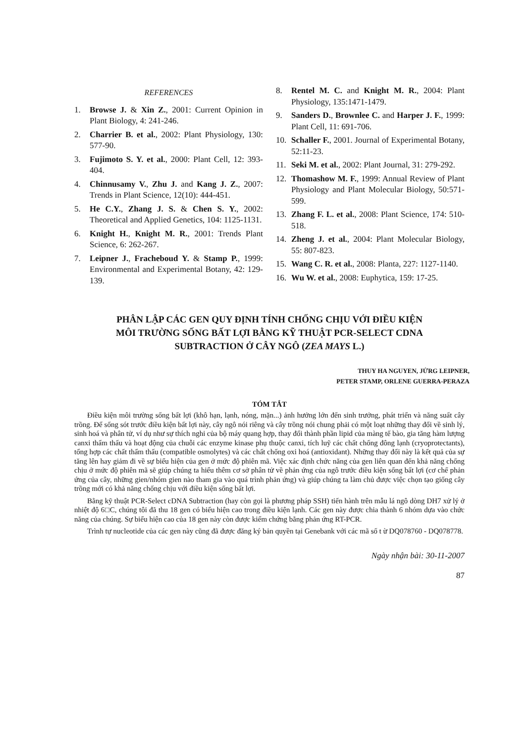REFERENCES
1. Browse J. & Xin Z., 2001: Current Opinion in Plant Biology, 4: 241-246.
2. Charrier B. et al., 2002: Plant Physiology, 130: 577-90.
3. Fujimoto S. Y. et al., 2000: Plant Cell, 12: 393-404.
4. Chinnusamy V., Zhu J. and Kang J. Z., 2007: Trends in Plant Science, 12(10): 444-451.
5. He C.Y., Zhang J. S. & Chen S. Y., 2002: Theoretical and Applied Genetics, 104: 1125-1131.
6. Knight H., Knight M. R., 2001: Trends Plant Science, 6: 262-267.
7. Leipner J., Fracheboud Y. & Stamp P., 1999: Environmental and Experimental Botany, 42: 129-139.
8. Rentel M. C. and Knight M. R., 2004: Plant Physiology, 135:1471-1479.
9. Sanders D., Brownlee C. and Harper J. F., 1999: Plant Cell, 11: 691-706.
10. Schaller F., 2001. Journal of Experimental Botany, 52:11-23.
11. Seki M. et al., 2002: Plant Journal, 31: 279-292.
12. Thomashow M. F., 1999: Annual Review of Plant Physiology and Plant Molecular Biology, 50:571-599.
13. Zhang F. L. et al., 2008: Plant Science, 174: 510-518.
14. Zheng J. et al., 2004: Plant Molecular Biology, 55: 807-823.
15. Wang C. R. et al., 2008: Planta, 227: 1127-1140.
16. Wu W. et al., 2008: Euphytica, 159: 17-25.
PHÂN LẬP CÁC GEN QUY ĐỊNH TÍNH CHỐNG CHỊU VỚI ĐIỀU KIỆN
MÔI TRƯỜNG SỐNG BẤT LỢI BẰNG KỸ THUẬT PCR-SELECT CDNA
SUBTRACTION Ở CÂY NGÔ (ZEA MAYS L.)
THUY HA NGUYEN, JỬRG LEIPNER,
PETER STAMP, ORLENE GUERRA-PERAZA
TÓM TẮT
Điều kiện môi trường sống bất lợi (khô hạn, lạnh, nóng, mặn...) ảnh hưởng lớn đến sinh trưởng, phát triển và năng suất cây trồng. Để sống sót trước điều kiện bất lợi này, cây ngô nói riêng và cây trồng nói chung phải có một loạt những thay đổi về sinh lý, sinh hoá và phân tử, ví dụ như sự thích nghi của bộ máy quang hợp, thay đổi thành phần lipid của màng tế bào, gia tăng hàm lượng canxi thẩm thấu và hoạt động của chuỗi các enzyme kinase phụ thuộc canxi, tích luỹ các chất chống đông lạnh (cryoprotectants), tổng hợp các chất thẩm thấu (compatible osmolytes) và các chất chống oxi hoá (antioxidant). Những thay đổi này là kết quả của sự tăng lên hay giảm đi về sự biểu hiện của gen ở mức độ phiên mã. Việc xác định chức năng của gen liên quan đến khả năng chống chịu ở mức độ phiên mã sẽ giúp chúng ta hiểu thêm cơ sở phân tử về phản ứng của ngô trước điều kiện sống bất lợi (cơ chế phản ứng của cây, những gien/nhóm gien nào tham gia vào quá trình phản ứng) và giúp chúng ta làm chủ được việc chọn tạo giống cây trồng mới có khả năng chống chịu với điều kiện sống bất lợi.
Bằng kỹ thuật PCR-Select cDNA Subtraction (hay còn gọi là phương pháp SSH) tiến hành trên mẫu lá ngô dòng DH7 xử lý ở nhiệt độ 6□C, chúng tôi đã thu 18 gen có biểu hiện cao trong điều kiện lạnh. Các gen này được chia thành 6 nhóm dựa vào chức năng của chúng. Sự biểu hiện cao của 18 gen này còn được kiểm chứng bằng phản ứng RT-PCR.
Trình tự nucleotide của các gen này cũng đã được đăng ký bản quyền tại Genebank với các mã số t ừ DQ078760 - DQ078778.
Ngày nhận bài: 30-11-2007
87